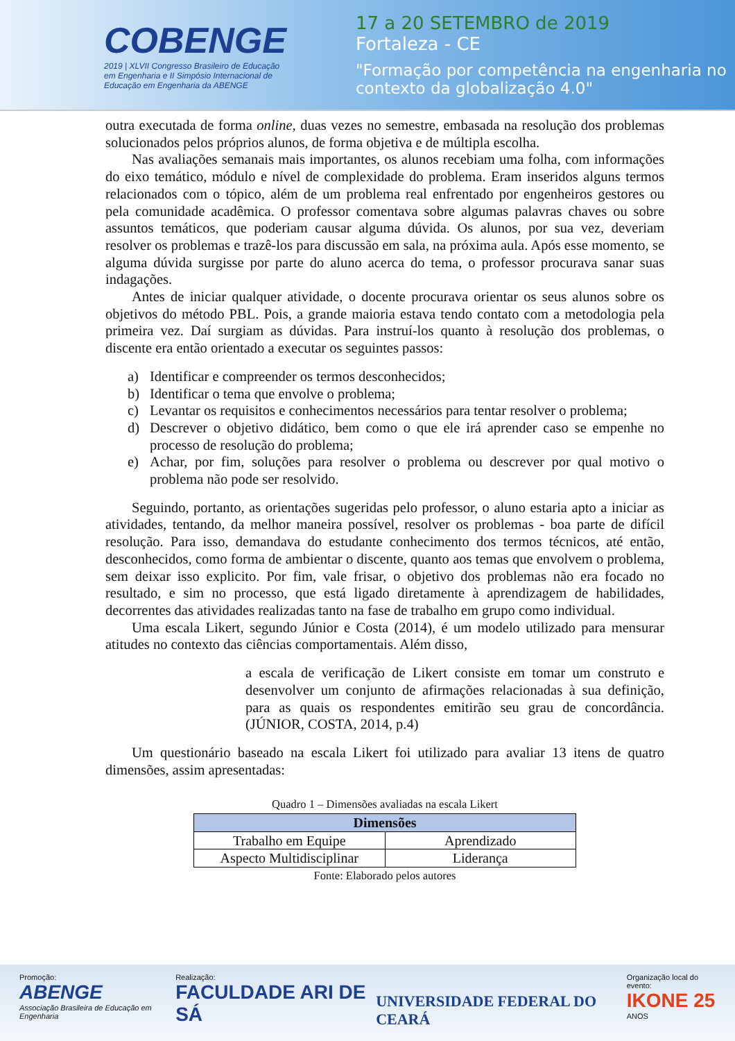COBENGE
2019 | XLVII Congresso Brasileiro de Educação em Engenharia e II Simpósio Internacional de Educação em Engenharia da ABENGE
17 a 20 SETEMBRO de 2019
Fortaleza - CE
"Formação por competência na engenharia no contexto da globalização 4.0"
outra executada de forma online, duas vezes no semestre, embasada na resolução dos problemas solucionados pelos próprios alunos, de forma objetiva e de múltipla escolha.
Nas avaliações semanais mais importantes, os alunos recebiam uma folha, com informações do eixo temático, módulo e nível de complexidade do problema. Eram inseridos alguns termos relacionados com o tópico, além de um problema real enfrentado por engenheiros gestores ou pela comunidade acadêmica. O professor comentava sobre algumas palavras chaves ou sobre assuntos temáticos, que poderiam causar alguma dúvida. Os alunos, por sua vez, deveriam resolver os problemas e trazê-los para discussão em sala, na próxima aula. Após esse momento, se alguma dúvida surgisse por parte do aluno acerca do tema, o professor procurava sanar suas indagações.
Antes de iniciar qualquer atividade, o docente procurava orientar os seus alunos sobre os objetivos do método PBL. Pois, a grande maioria estava tendo contato com a metodologia pela primeira vez. Daí surgiam as dúvidas. Para instruí-los quanto à resolução dos problemas, o discente era então orientado a executar os seguintes passos:
a) Identificar e compreender os termos desconhecidos;
b) Identificar o tema que envolve o problema;
c) Levantar os requisitos e conhecimentos necessários para tentar resolver o problema;
d) Descrever o objetivo didático, bem como o que ele irá aprender caso se empenhe no processo de resolução do problema;
e) Achar, por fim, soluções para resolver o problema ou descrever por qual motivo o problema não pode ser resolvido.
Seguindo, portanto, as orientações sugeridas pelo professor, o aluno estaria apto a iniciar as atividades, tentando, da melhor maneira possível, resolver os problemas - boa parte de difícil resolução. Para isso, demandava do estudante conhecimento dos termos técnicos, até então, desconhecidos, como forma de ambientar o discente, quanto aos temas que envolvem o problema, sem deixar isso explicito. Por fim, vale frisar, o objetivo dos problemas não era focado no resultado, e sim no processo, que está ligado diretamente à aprendizagem de habilidades, decorrentes das atividades realizadas tanto na fase de trabalho em grupo como individual.
Uma escala Likert, segundo Júnior e Costa (2014), é um modelo utilizado para mensurar atitudes no contexto das ciências comportamentais. Além disso,
a escala de verificação de Likert consiste em tomar um construto e desenvolver um conjunto de afirmações relacionadas à sua definição, para as quais os respondentes emitirão seu grau de concordância. (JÚNIOR, COSTA, 2014, p.4)
Um questionário baseado na escala Likert foi utilizado para avaliar 13 itens de quatro dimensões, assim apresentadas:
Quadro 1 – Dimensões avaliadas na escala Likert
| Dimensões | |
| --- | --- |
| Trabalho em Equipe | Aprendizado |
| Aspecto Multidisciplinar | Liderança |
Fonte: Elaborado pelos autores
Promoção:
ABENGE
Associação Brasileira de Educação em Engenharia
Realização:
FACULDADE ARI DE SÁ
UNIVERSIDADE FEDERAL DO CEARÁ
Organização local do evento:
IKONE 25
ANOS